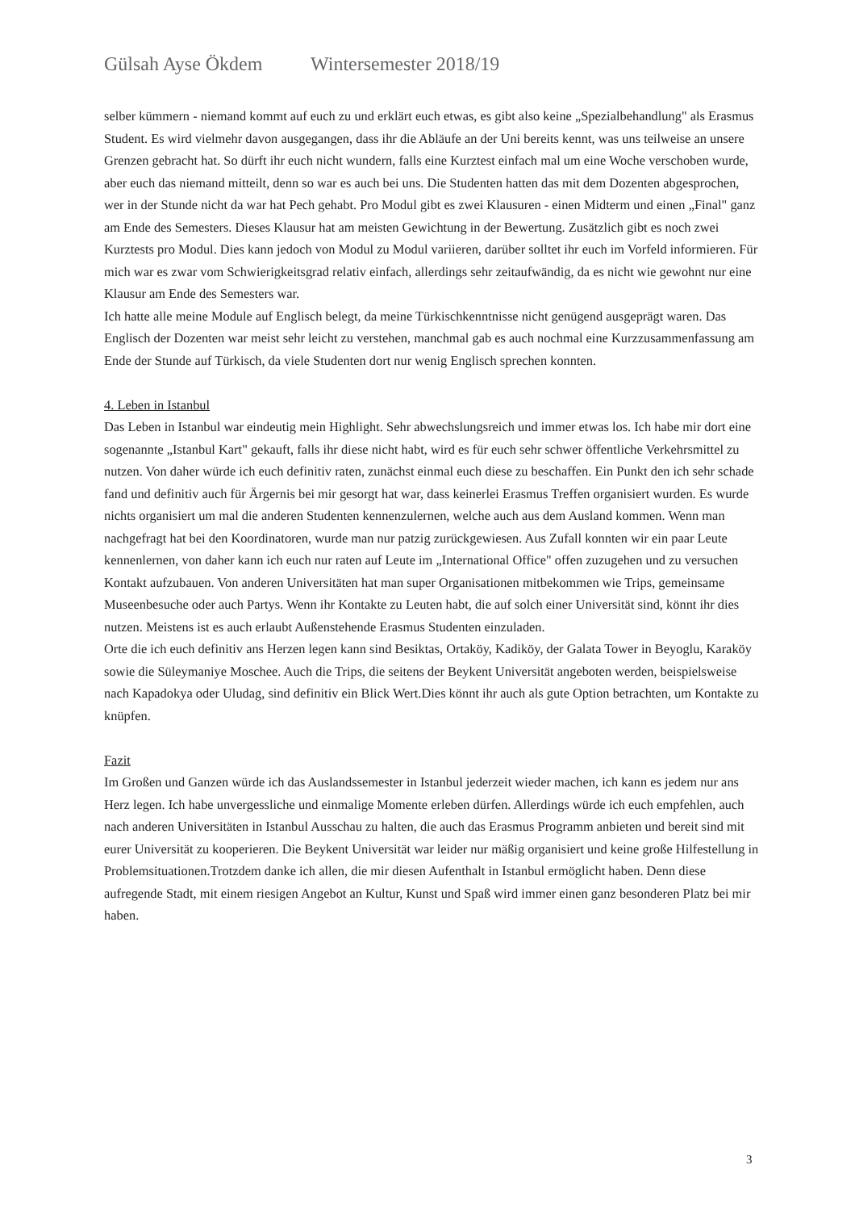Gülsah Ayse Ökdem Wintersemester 2018/19
selber kümmern - niemand kommt auf euch zu und erklärt euch etwas, es gibt also keine „Spezialbehandlung" als Erasmus Student. Es wird vielmehr davon ausgegangen, dass ihr die Abläufe an der Uni bereits kennt, was uns teilweise an unsere Grenzen gebracht hat. So dürft ihr euch nicht wundern, falls eine Kurztest einfach mal um eine Woche verschoben wurde, aber euch das niemand mitteilt, denn so war es auch bei uns. Die Studenten hatten das mit dem Dozenten abgesprochen, wer in der Stunde nicht da war hat Pech gehabt. Pro Modul gibt es zwei Klausuren - einen Midterm und einen „Final" ganz am Ende des Semesters. Dieses Klausur hat am meisten Gewichtung in der Bewertung. Zusätzlich gibt es noch zwei Kurztests pro Modul. Dies kann jedoch von Modul zu Modul variieren, darüber solltet ihr euch im Vorfeld informieren. Für mich war es zwar vom Schwierigkeitsgrad relativ einfach, allerdings sehr zeitaufwändig, da es nicht wie gewohnt nur eine Klausur am Ende des Semesters war.
Ich hatte alle meine Module auf Englisch belegt, da meine Türkischkenntnisse nicht genügend ausgeprägt waren. Das Englisch der Dozenten war meist sehr leicht zu verstehen, manchmal gab es auch nochmal eine Kurzzusammenfassung am Ende der Stunde auf Türkisch, da viele Studenten dort nur wenig Englisch sprechen konnten.
4. Leben in Istanbul
Das Leben in Istanbul war eindeutig mein Highlight. Sehr abwechslungsreich und immer etwas los. Ich habe mir dort eine sogenannte „Istanbul Kart" gekauft, falls ihr diese nicht habt, wird es für euch sehr schwer öffentliche Verkehrsmittel zu nutzen. Von daher würde ich euch definitiv raten, zunächst einmal euch diese zu beschaffen. Ein Punkt den ich sehr schade fand und definitiv auch für Ärgernis bei mir gesorgt hat war, dass keinerlei Erasmus Treffen organisiert wurden. Es wurde nichts organisiert um mal die anderen Studenten kennenzulernen, welche auch aus dem Ausland kommen. Wenn man nachgefragt hat bei den Koordinatoren, wurde man nur patzig zurückgewiesen. Aus Zufall konnten wir ein paar Leute kennenlernen, von daher kann ich euch nur raten auf Leute im „International Office" offen zuzugehen und zu versuchen Kontakt aufzubauen. Von anderen Universitäten hat man super Organisationen mitbekommen wie Trips, gemeinsame Museenbesuche oder auch Partys. Wenn ihr Kontakte zu Leuten habt, die auf solch einer Universität sind, könnt ihr dies nutzen. Meistens ist es auch erlaubt Außenstehende Erasmus Studenten einzuladen.
Orte die ich euch definitiv ans Herzen legen kann sind Besiktas, Ortaköy, Kadiköy, der Galata Tower in Beyoglu, Karaköy sowie die Süleymaniye Moschee. Auch die Trips, die seitens der Beykent Universität angeboten werden, beispielsweise nach Kapadokya oder Uludag, sind definitiv ein Blick Wert.Dies könnt ihr auch als gute Option betrachten, um Kontakte zu knüpfen.
Fazit
Im Großen und Ganzen würde ich das Auslandssemester in Istanbul jederzeit wieder machen, ich kann es jedem nur ans Herz legen. Ich habe unvergessliche und einmalige Momente erleben dürfen. Allerdings würde ich euch empfehlen, auch nach anderen Universitäten in Istanbul Ausschau zu halten, die auch das Erasmus Programm anbieten und bereit sind mit eurer Universität zu kooperieren. Die Beykent Universität war leider nur mäßig organisiert und keine große Hilfestellung in Problemsituationen.Trotzdem danke ich allen, die mir diesen Aufenthalt in Istanbul ermöglicht haben. Denn diese aufregende Stadt, mit einem riesigen Angebot an Kultur, Kunst und Spaß wird immer einen ganz besonderen Platz bei mir haben.
3